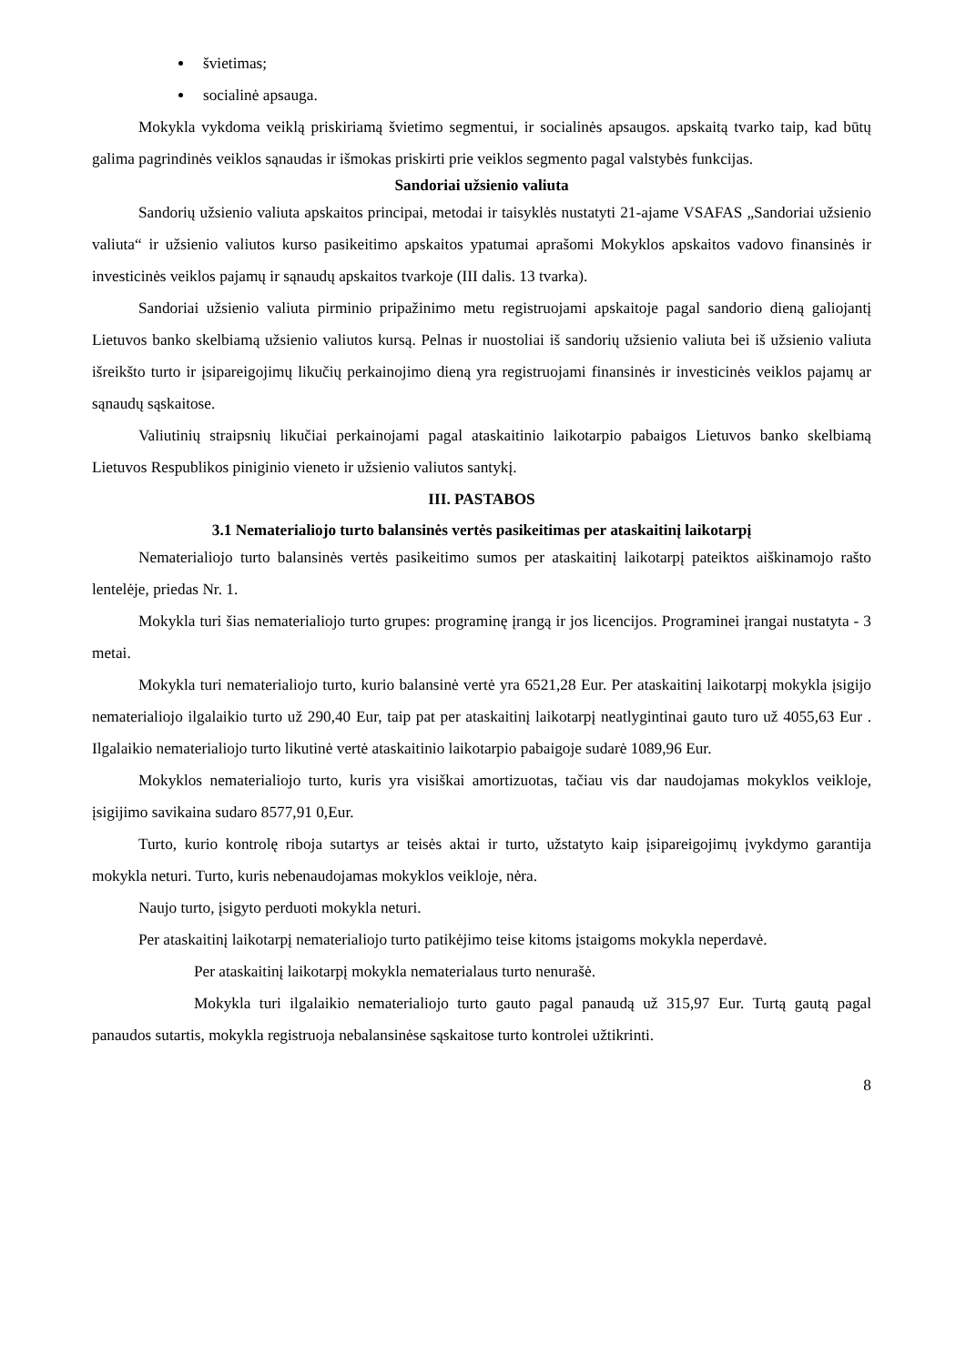švietimas;
socialinė apsauga.
Mokykla vykdoma veiklą priskiriamą švietimo segmentui, ir socialinės apsaugos. apskaitą tvarko taip, kad būtų galima pagrindinės veiklos sąnaudas ir išmokas priskirti prie veiklos segmento pagal valstybės funkcijas.
Sandoriai užsienio valiuta
Sandorių užsienio valiuta apskaitos principai, metodai ir taisyklės nustatyti 21-ajame VSAFAS „Sandoriai užsienio valiuta“ ir užsienio valiutos kurso pasikeitimo apskaitos ypatumai aprašomi Mokyklos apskaitos vadovo finansinės ir investicinės veiklos pajamų ir sąnaudų apskaitos tvarkoje (III dalis. 13 tvarka).
Sandoriai užsienio valiuta pirminio pripažinimo metu registruojami apskaitoje pagal sandorio dieną galiojantį Lietuvos banko skelbiamą užsienio valiutos kursą. Pelnas ir nuostoliai iš sandorių užsienio valiuta bei iš užsienio valiuta išreikšto turto ir įsipareigojimų likučių perkainojimo dieną yra registruojami finansinės ir investicinės veiklos pajamų ar sąnaudų sąskaitose.
Valiutinių straipsnių likučiai perkainojami pagal ataskaitinio laikotarpio pabaigos Lietuvos banko skelbiamą Lietuvos Respublikos piniginio vieneto ir užsienio valiutos santykį.
III. PASTABOS
3.1 Nematerialiojo turto balansinės vertės pasikeitimas per ataskaitinį laikotarpį
Nematerialiojo turto balansinės vertės pasikeitimo sumos per ataskaitinį laikotarpį pateiktos aiškinamojo rašto lentelėje, priedas Nr. 1.
Mokykla turi šias nematerialiojo turto grupes: programinę įrangą ir jos licencijos. Programinei įrangai nustatyta - 3 metai.
Mokykla turi nematerialiojo turto, kurio balansinė vertė yra 6521,28 Eur. Per ataskaitinį laikotarpį mokykla įsigijo nematerialiojo ilgalaikio turto už 290,40 Eur, taip pat per ataskaitinį laikotarpį neatlygintinai gauto turo už 4055,63 Eur . Ilgalaikio nematerialiojo turto likutinė vertė ataskaitinio laikotarpio pabaigoje sudarė 1089,96 Eur.
Mokyklos nematerialiojo turto, kuris yra visiškai amortizuotas, tačiau vis dar naudojamas mokyklos veikloje, įsigijimo savikaina sudaro 8577,91 0,Eur.
Turto, kurio kontrolę riboja sutartys ar teisės aktai ir turto, užstatyto kaip įsipareigojimų įvykdymo garantija mokykla neturi. Turto, kuris nebenaudojamas mokyklos veikloje, nėra.
Naujo turto, įsigyto perduoti mokykla neturi.
Per ataskaitinį laikotarpį nematerialiojo turto patikėjimo teise kitoms įstaigoms mokykla neperdavė.
Per ataskaitinį laikotarpį mokykla nematerialaus turto nenurašė.
Mokykla turi ilgalaikio nematerialiojo turto gauto pagal panaudą už 315,97 Eur. Turtą gautą pagal panaudos sutartis, mokykla registruoja nebalansinėse sąskaitose turto kontrolei užtikrinti.
8